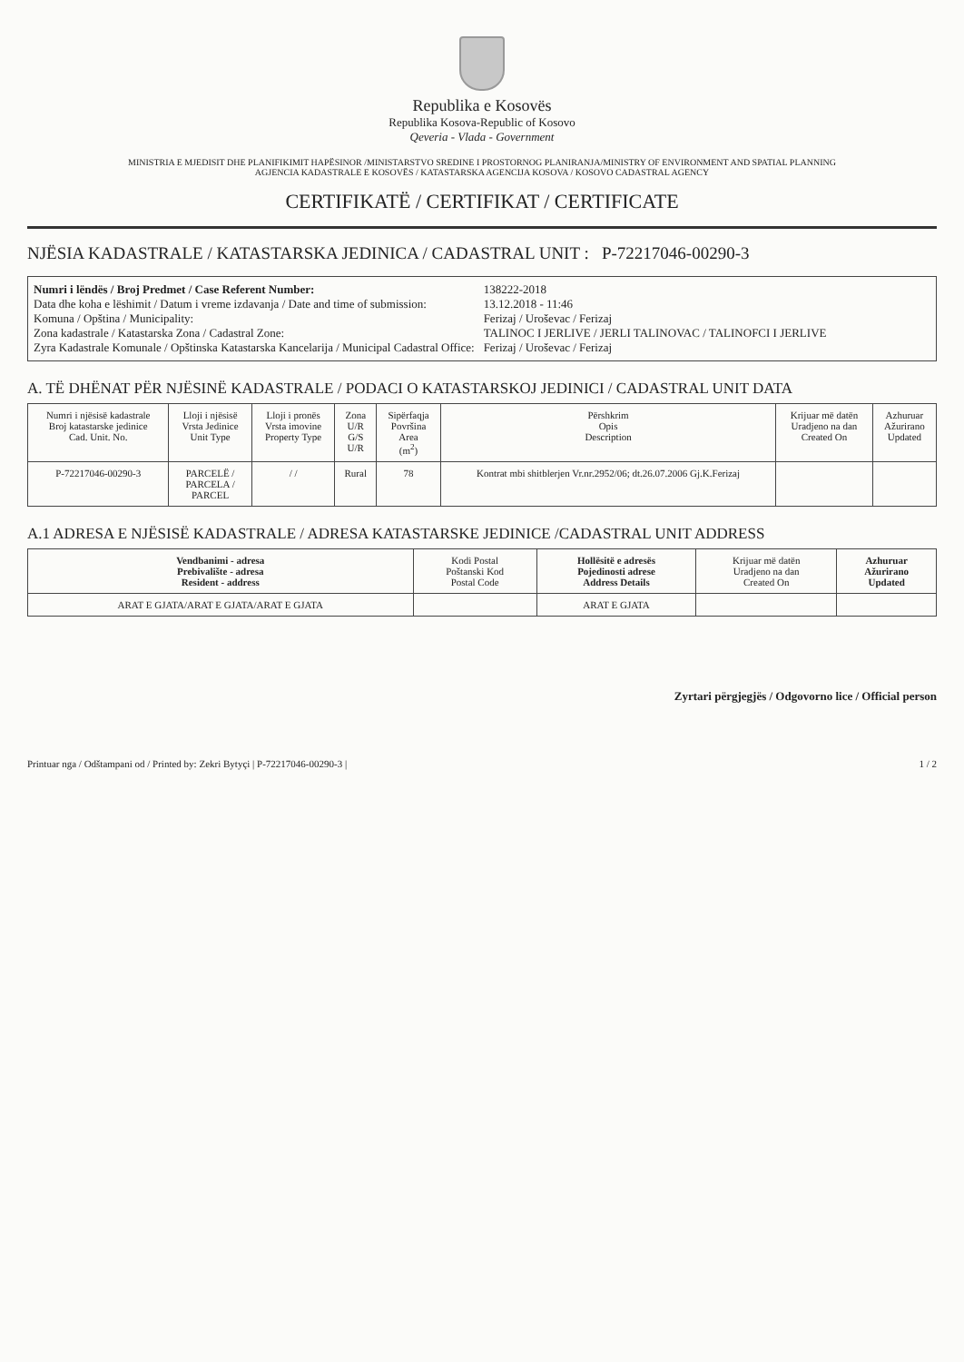Republika e Kosovës
Republika Kosova-Republic of Kosovo
Qeveria - Vlada - Government
MINISTRIA E MJEDISIT DHE PLANIFIKIMIT HAPËSINOR /MINISTARSTVO SREDINE I PROSTORNOG PLANIRANJA/MINISTRY OF ENVIRONMENT AND SPATIAL PLANNING
AGJENCIA KADASTRALE E KOSOVËS / KATASTARSKA AGENCIJA KOSOVA / KOSOVO CADASTRAL AGENCY
CERTIFIKATË / CERTIFIKAT / CERTIFICATE
NJËSIA KADASTRALE / KATASTARSKA JEDINICA / CADASTRAL UNIT : P-72217046-00290-3
Numri i lëndës / Broj Predmet / Case Referent Number:
138222-2018
Data dhe koha e lëshimit / Datum i vreme izdavanja / Date and time of submission:
13.12.2018 - 11:46
Komuna / Opština / Municipality:
Ferizaj / Uroševac / Ferizaj
Zona kadastrale / Katastarska Zona / Cadastral Zone:
TALINOC I JERLIVE / JERLI TALINOVAC / TALINOFCI I JERLIVE
Zyra Kadastrale Komunale / Opštinska Katastarska Kancelarija / Municipal Cadastral Office:
Ferizaj / Uroševac / Ferizaj
A. TË DHËNAT PËR NJËSINË KADASTRALE / PODACI O KATASTARSKOJ JEDINICI / CADASTRAL UNIT DATA
| Numri i njësisë kadastrale Broj katastarske jedinice Cad. Unit. No. | Lloji i njësisë Vrsta Jedinice Unit Type | Lloji i pronës Vrsta imovine Property Type | Zona U/R G/S U/R | Sipërfaqja Površina Area (m<sup>2</sup>) | Përshkrim Opis Description | Krijuar më datën Uradjeno na dan Created On | Azhuruar Ažurirano Updated |
| --- | --- | --- | --- | --- | --- | --- | --- |
| P-72217046-00290-3 | PARCELË / PARCELA / PARCEL | / / | Rural | 78 | Kontrat mbi shitblerjen Vr.nr.2952/06; dt.26.07.2006 Gj.K.Ferizaj | | |
A.1 ADRESA E NJËSISË KADASTRALE / ADRESA KATASTARSKE JEDINICE /CADASTRAL UNIT ADDRESS
| Vendbanimi - adresa Prebivalište - adresa Resident - address | Kodi Postal Poštanski Kod Postal Code | Hollësitë e adresës Pojedinosti adrese Address Details | Krijuar më datën Uradjeno na dan Created On | Azhuruar Ažurirano Updated |
| --- | --- | --- | --- | --- |
| ARAT E GJATA/ARAT E GJATA/ARAT E GJATA | | ARAT E GJATA | | |
Zyrtari përgjegjës / Odgovorno lice / Official person
Printuar nga / Odštampani od / Printed by: Zekri Bytyçi | P-72217046-00290-3 | 1 / 2